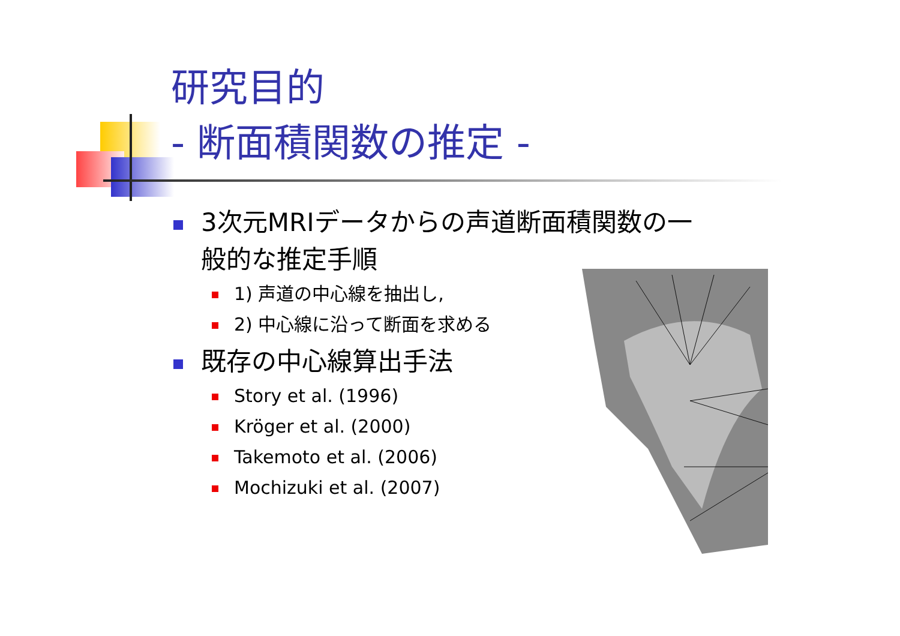研究目的
- 断面積関数の推定 -
3次元MRIデータからの声道断面積関数の一般的な推定手順
1) 声道の中心線を抽出し,
2) 中心線に沿って断面を求める
既存の中心線算出手法
Story et al. (1996)
Kröger et al. (2000)
Takemoto et al. (2006)
Mochizuki et al. (2007)